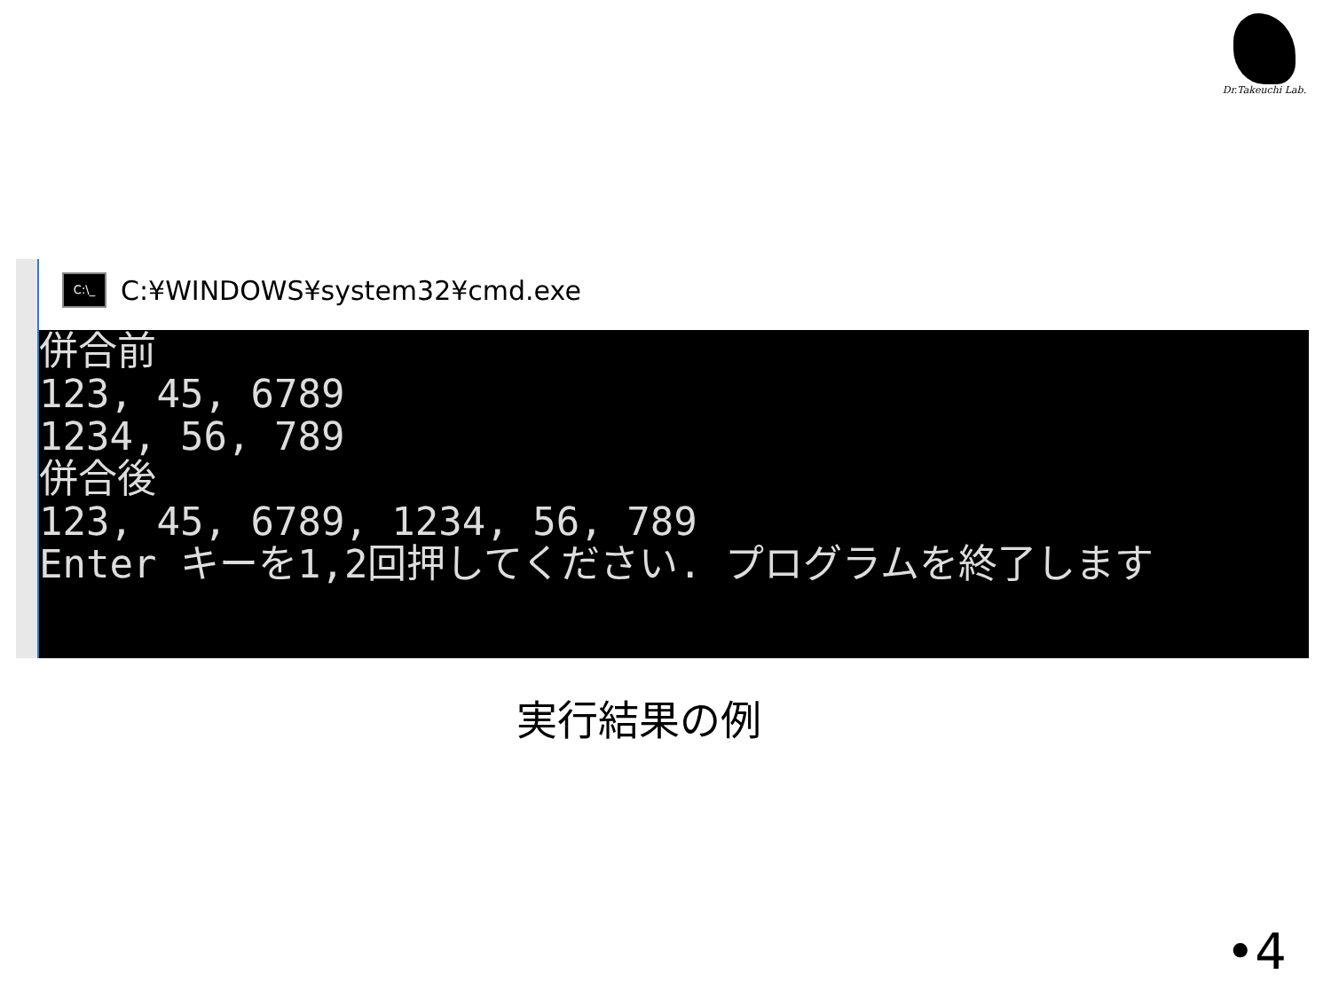Dr.Takeuchi Lab.
C:\_
C:¥WINDOWS¥system32¥cmd.exe
併合前 123, 45, 6789 1234, 56, 789 併合後 123, 45, 6789, 1234, 56, 789 Enter キーを1,2回押してください. プログラムを終了します
実行結果の例
•4